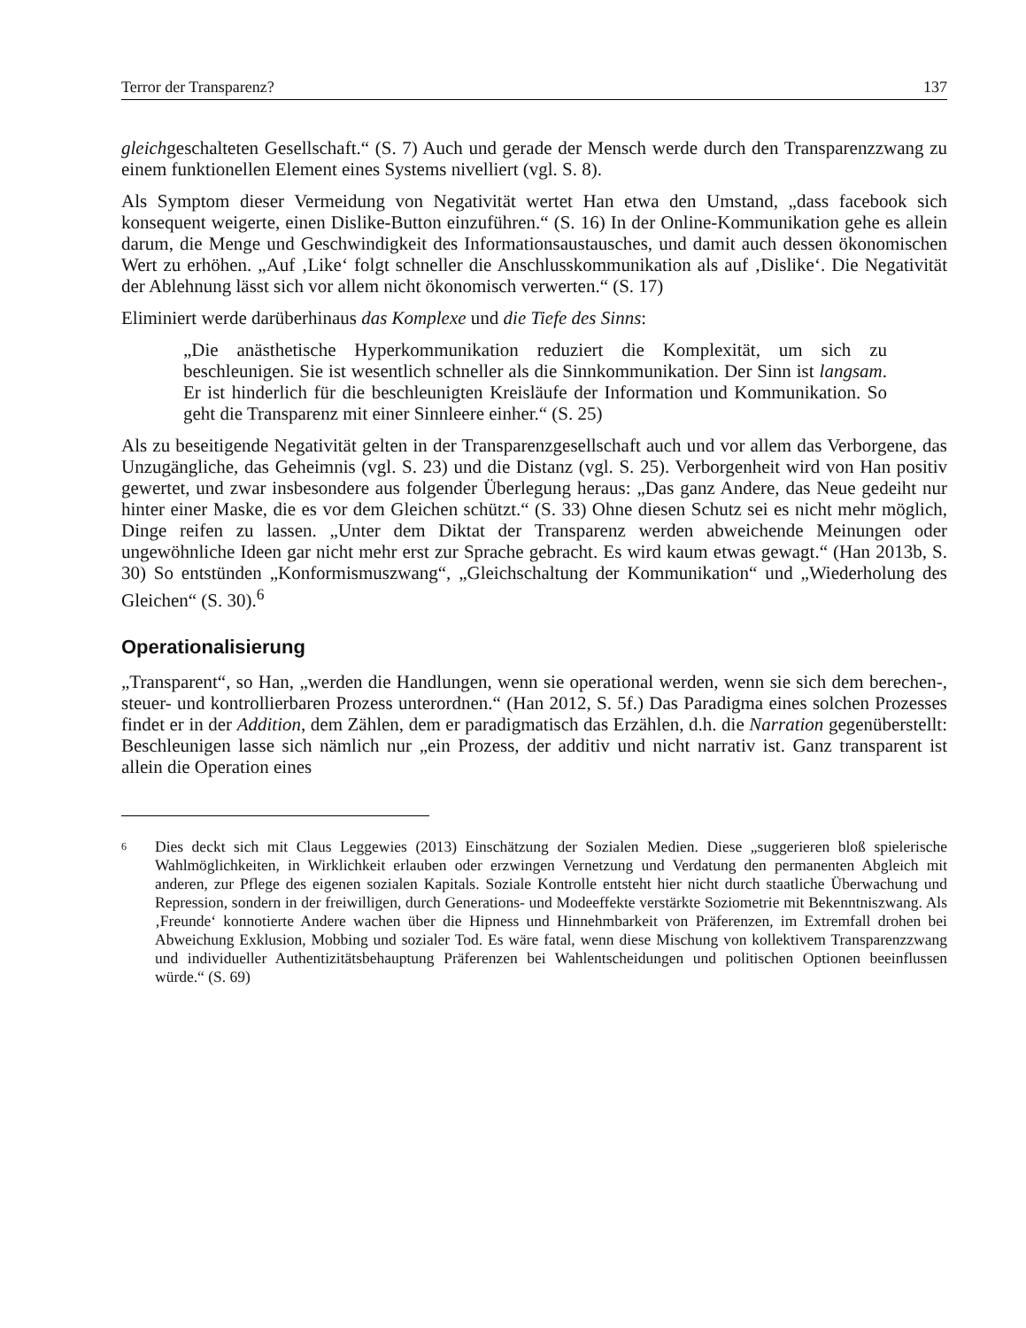Terror der Transparenz? 137
gleichgeschalteten Gesellschaft.“ (S. 7) Auch und gerade der Mensch werde durch den Transparenzzwang zu einem funktionellen Element eines Systems nivelliert (vgl. S. 8).
Als Symptom dieser Vermeidung von Negativität wertet Han etwa den Umstand, „dass facebook sich konsequent weigerte, einen Dislike-Button einzuführen.“ (S. 16) In der Online-Kommunikation gehe es allein darum, die Menge und Geschwindigkeit des Informationsaustausches, und damit auch dessen ökonomischen Wert zu erhöhen. „Auf ‚Like‘ folgt schneller die Anschlusskommunikation als auf ‚Dislike‘. Die Negativität der Ablehnung lässt sich vor allem nicht ökonomisch verwerten.“ (S. 17)
Eliminiert werde darüberhinaus das Komplexe und die Tiefe des Sinns:
„Die anästhetische Hyperkommunikation reduziert die Komplexität, um sich zu beschleunigen. Sie ist wesentlich schneller als die Sinnkommunikation. Der Sinn ist langsam. Er ist hinderlich für die beschleunigten Kreisläufe der Information und Kommunikation. So geht die Transparenz mit einer Sinnleere einher.“ (S. 25)
Als zu beseitigende Negativität gelten in der Transparenzgesellschaft auch und vor allem das Verborgene, das Unzugängliche, das Geheimnis (vgl. S. 23) und die Distanz (vgl. S. 25). Verborgenheit wird von Han positiv gewertet, und zwar insbesondere aus folgender Überlegung heraus: „Das ganz Andere, das Neue gedeiht nur hinter einer Maske, die es vor dem Gleichen schützt.“ (S. 33) Ohne diesen Schutz sei es nicht mehr möglich, Dinge reifen zu lassen. „Unter dem Diktat der Transparenz werden abweichende Meinungen oder ungewöhnliche Ideen gar nicht mehr erst zur Sprache gebracht. Es wird kaum etwas gewagt.“ (Han 2013b, S. 30) So entstünden „Konformismuszwang“, „Gleichschaltung der Kommunikation“ und „Wiederholung des Gleichen“ (S. 30).<sup>6</sup>
Operationalisierung
„Transparent“, so Han, „werden die Handlungen, wenn sie operational werden, wenn sie sich dem berechen-, steuer- und kontrollierbaren Prozess unterordnen.“ (Han 2012, S. 5f.) Das Paradigma eines solchen Prozesses findet er in der Addition, dem Zählen, dem er paradigmatisch das Erzählen, d.h. die Narration gegenüberstellt: Beschleunigen lasse sich nämlich nur „ein Prozess, der additiv und nicht narrativ ist. Ganz transparent ist allein die Operation eines
<sup>6</sup>
Dies deckt sich mit Claus Leggewies (2013) Einschätzung der Sozialen Medien. Diese „suggerieren bloß spielerische Wahlmöglichkeiten, in Wirklichkeit erlauben oder erzwingen Vernetzung und Verdatung den permanenten Abgleich mit anderen, zur Pflege des eigenen sozialen Kapitals. Soziale Kontrolle entsteht hier nicht durch staatliche Überwachung und Repression, sondern in der freiwilligen, durch Generations- und Modeeffekte verstärkte Soziometrie mit Bekenntniszwang. Als ‚Freunde‘ konnotierte Andere wachen über die Hipness und Hinnehmbarkeit von Präferenzen, im Extremfall drohen bei Abweichung Exklusion, Mobbing und sozialer Tod. Es wäre fatal, wenn diese Mischung von kollektivem Transparenzzwang und individueller Authentizitätsbehauptung Präferenzen bei Wahlentscheidungen und politischen Optionen beeinflussen würde.“ (S. 69)